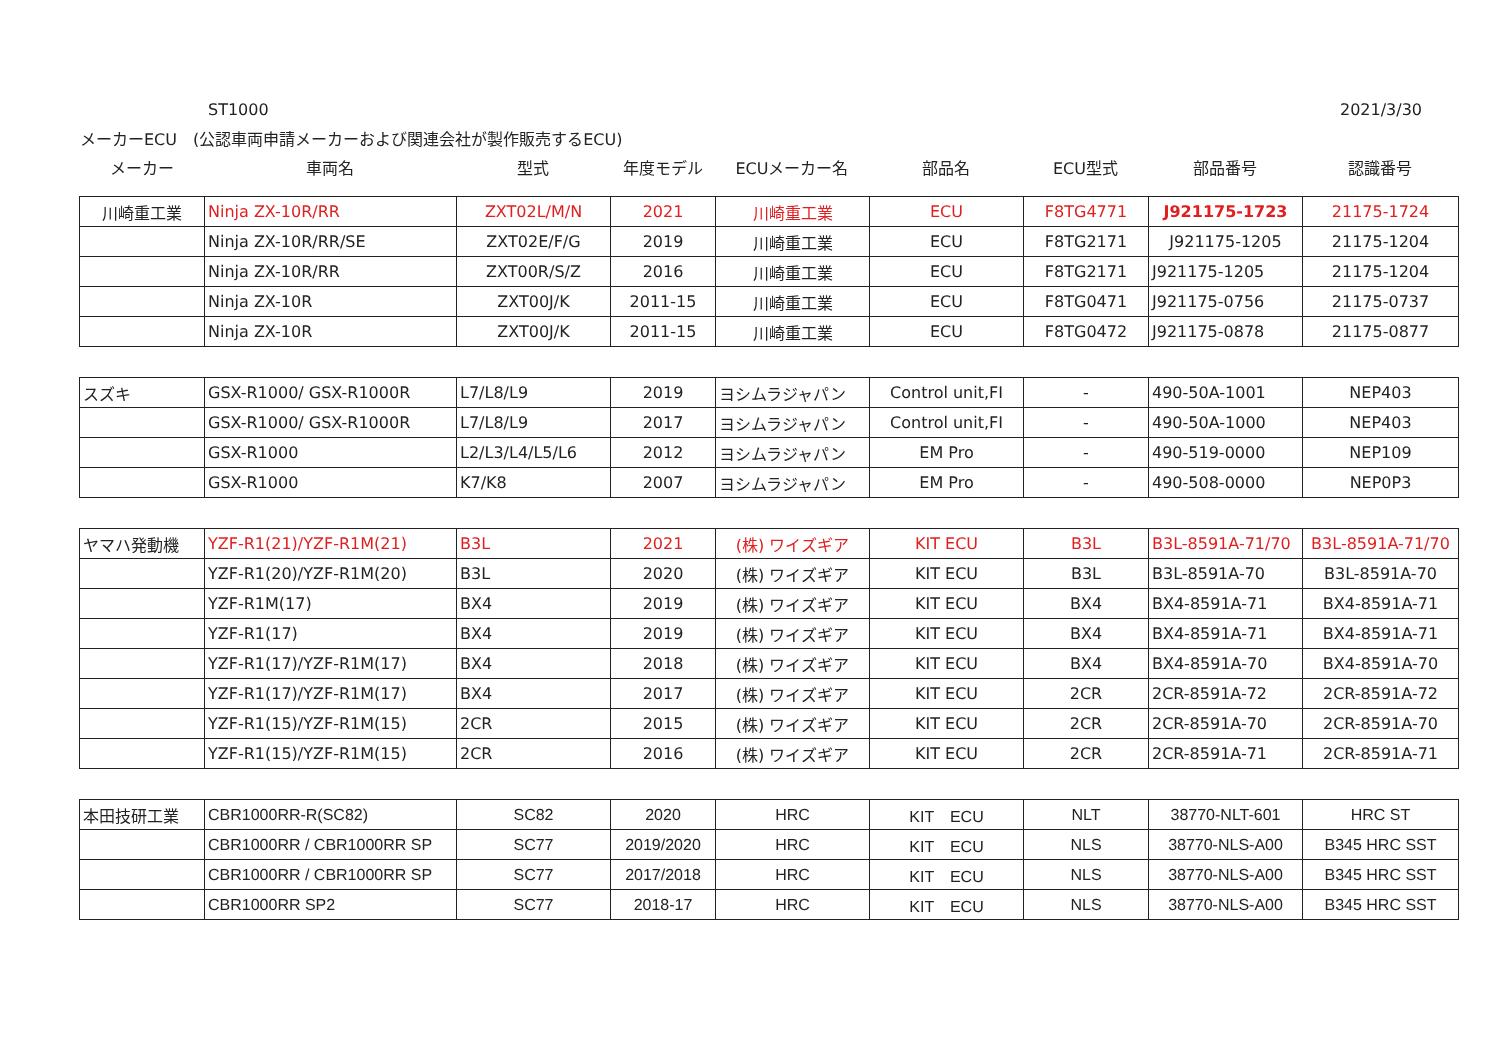ST1000 2021/3/30
メーカーECU　(公認車両申請メーカーおよび関連会社が製作販売するECU)
| メーカー | 車両名 | 型式 | 年度モデル | ECUメーカー名 | 部品名 | ECU型式 | 部品番号 | 認識番号 |
| 川崎重工業 | Ninja ZX-10R/RR | ZXT02L/M/N | 2021 | 川崎重工業 | ECU | F8TG4771 | J921175-1723 | 21175-1724 |
| | Ninja ZX-10R/RR/SE | ZXT02E/F/G | 2019 | 川崎重工業 | ECU | F8TG2171 | J921175-1205 | 21175-1204 |
| | Ninja ZX-10R/RR | ZXT00R/S/Z | 2016 | 川崎重工業 | ECU | F8TG2171 | J921175-1205 | 21175-1204 |
| | Ninja ZX-10R | ZXT00J/K | 2011-15 | 川崎重工業 | ECU | F8TG0471 | J921175-0756 | 21175-0737 |
| | Ninja ZX-10R | ZXT00J/K | 2011-15 | 川崎重工業 | ECU | F8TG0472 | J921175-0878 | 21175-0877 |
| スズキ | GSX-R1000/ GSX-R1000R | L7/L8/L9 | 2019 | ヨシムラジャパン | Control unit,FI | - | 490-50A-1001 | NEP403 |
| | GSX-R1000/ GSX-R1000R | L7/L8/L9 | 2017 | ヨシムラジャパン | Control unit,FI | - | 490-50A-1000 | NEP403 |
| | GSX-R1000 | L2/L3/L4/L5/L6 | 2012 | ヨシムラジャパン | EM Pro | - | 490-519-0000 | NEP109 |
| | GSX-R1000 | K7/K8 | 2007 | ヨシムラジャパン | EM Pro | - | 490-508-0000 | NEP0P3 |
| ヤマハ発動機 | YZF-R1(21)/YZF-R1M(21) | B3L | 2021 | (株) ワイズギア | KIT ECU | B3L | B3L-8591A-71/70 | B3L-8591A-71/70 |
| | YZF-R1(20)/YZF-R1M(20) | B3L | 2020 | (株) ワイズギア | KIT ECU | B3L | B3L-8591A-70 | B3L-8591A-70 |
| | YZF-R1M(17) | BX4 | 2019 | (株) ワイズギア | KIT ECU | BX4 | BX4-8591A-71 | BX4-8591A-71 |
| | YZF-R1(17) | BX4 | 2019 | (株) ワイズギア | KIT ECU | BX4 | BX4-8591A-71 | BX4-8591A-71 |
| | YZF-R1(17)/YZF-R1M(17) | BX4 | 2018 | (株) ワイズギア | KIT ECU | BX4 | BX4-8591A-70 | BX4-8591A-70 |
| | YZF-R1(17)/YZF-R1M(17) | BX4 | 2017 | (株) ワイズギア | KIT ECU | 2CR | 2CR-8591A-72 | 2CR-8591A-72 |
| | YZF-R1(15)/YZF-R1M(15) | 2CR | 2015 | (株) ワイズギア | KIT ECU | 2CR | 2CR-8591A-70 | 2CR-8591A-70 |
| | YZF-R1(15)/YZF-R1M(15) | 2CR | 2016 | (株) ワイズギア | KIT ECU | 2CR | 2CR-8591A-71 | 2CR-8591A-71 |
| 本田技研工業 | CBR1000RR-R(SC82) | SC82 | 2020 | HRC | KIT ECU | NLT | 38770-NLT-601 | HRC ST |
| | CBR1000RR / CBR1000RR SP | SC77 | 2019/2020 | HRC | KIT ECU | NLS | 38770-NLS-A00 | B345 HRC SST |
| | CBR1000RR / CBR1000RR SP | SC77 | 2017/2018 | HRC | KIT ECU | NLS | 38770-NLS-A00 | B345 HRC SST |
| | CBR1000RR SP2 | SC77 | 2018-17 | HRC | KIT ECU | NLS | 38770-NLS-A00 | B345 HRC SST |